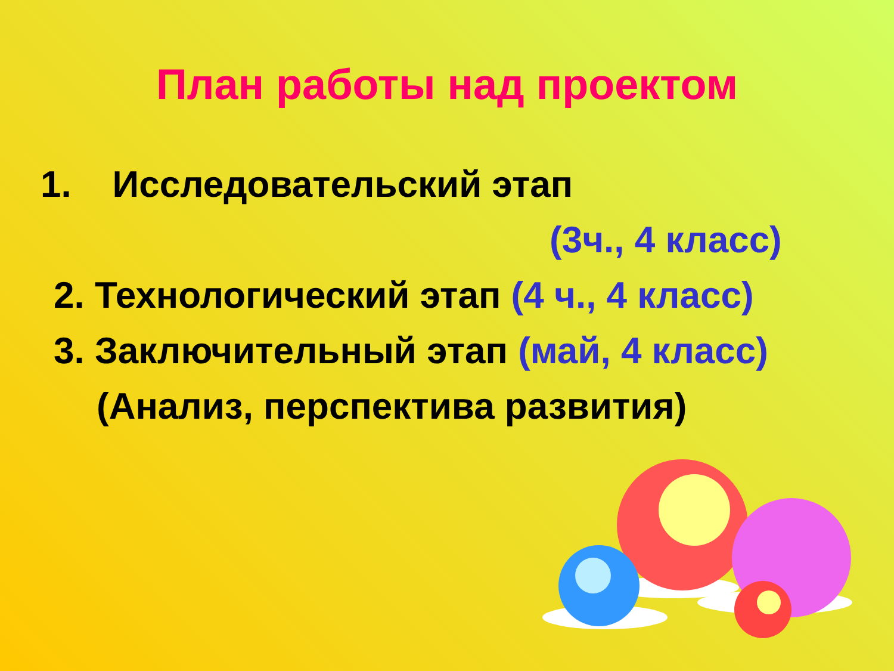План работы над проектом
1. Исследовательский этап
(3ч., 4 класс)
2. Технологический этап (4 ч., 4 класс)
3. Заключительный этап (май, 4 класс)
(Анализ, перспектива развития)